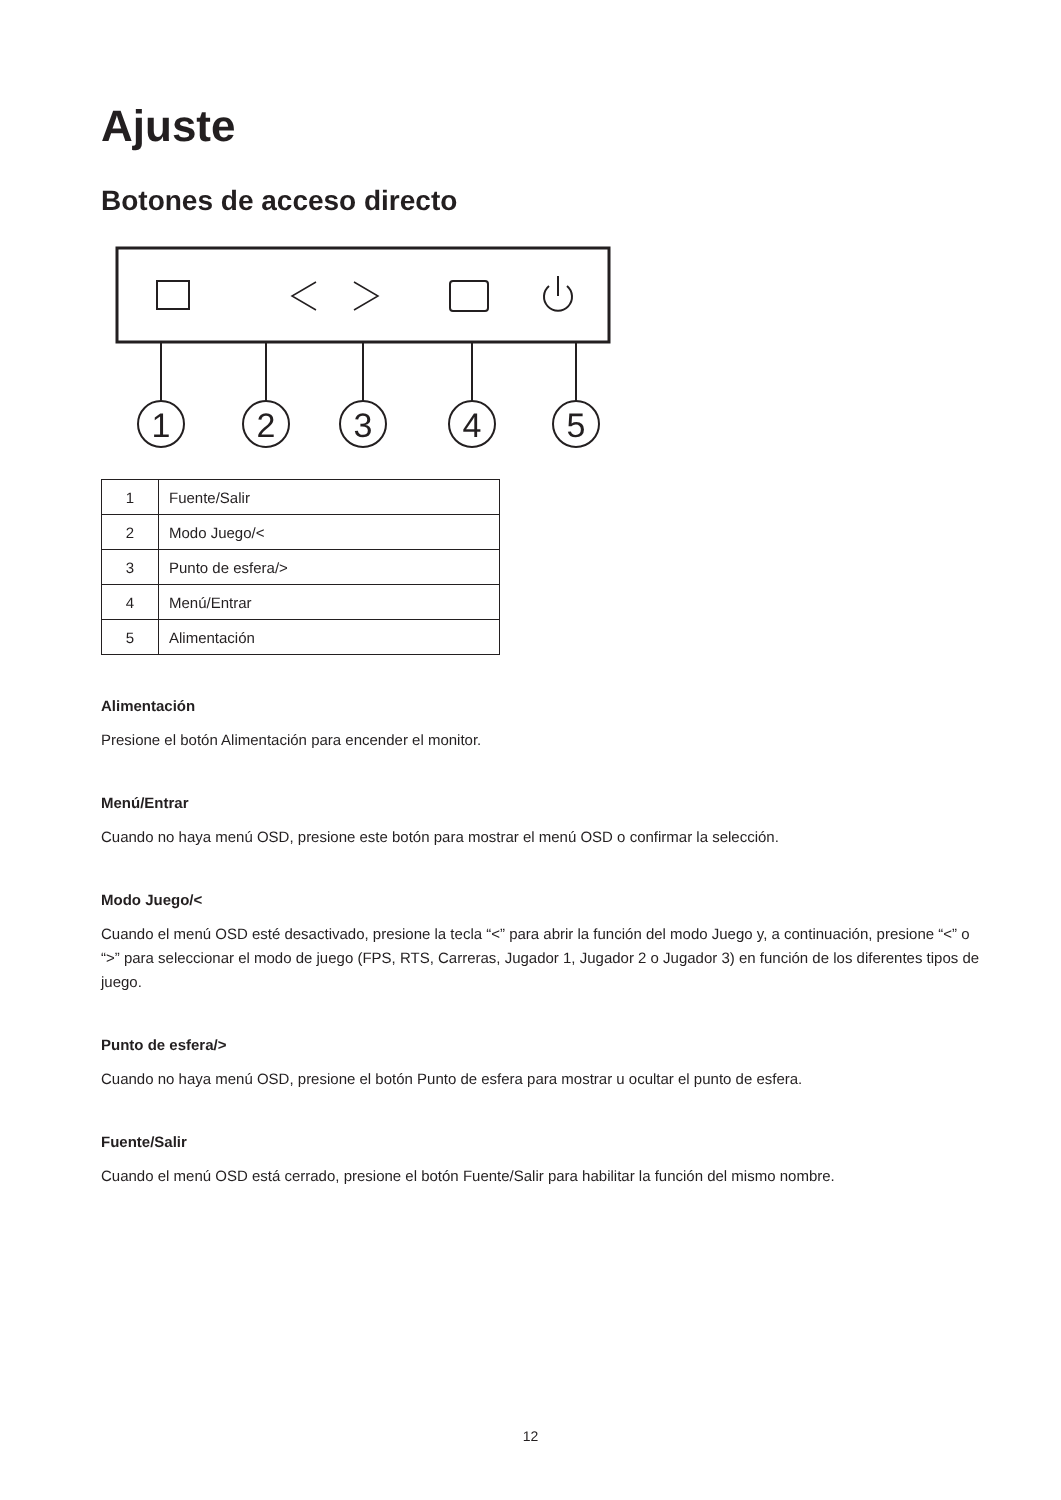Ajuste
Botones de acceso directo
1
2
3
4
5
| 1 | Fuente/Salir |
| 2 | Modo Juego/< |
| 3 | Punto de esfera/> |
| 4 | Menú/Entrar |
| 5 | Alimentación |
Alimentación
Presione el botón Alimentación para encender el monitor.
Menú/Entrar
Cuando no haya menú OSD, presione este botón para mostrar el menú OSD o confirmar la selección.
Modo Juego/<
Cuando el menú OSD esté desactivado, presione la tecla “<” para abrir la función del modo Juego y, a continuación, presione “<” o “>” para seleccionar el modo de juego (FPS, RTS, Carreras, Jugador 1, Jugador 2 o Jugador 3) en función de los diferentes tipos de juego.
Punto de esfera/>
Cuando no haya menú OSD, presione el botón Punto de esfera para mostrar u ocultar el punto de esfera.
Fuente/Salir
Cuando el menú OSD está cerrado, presione el botón Fuente/Salir para habilitar la función del mismo nombre.
12